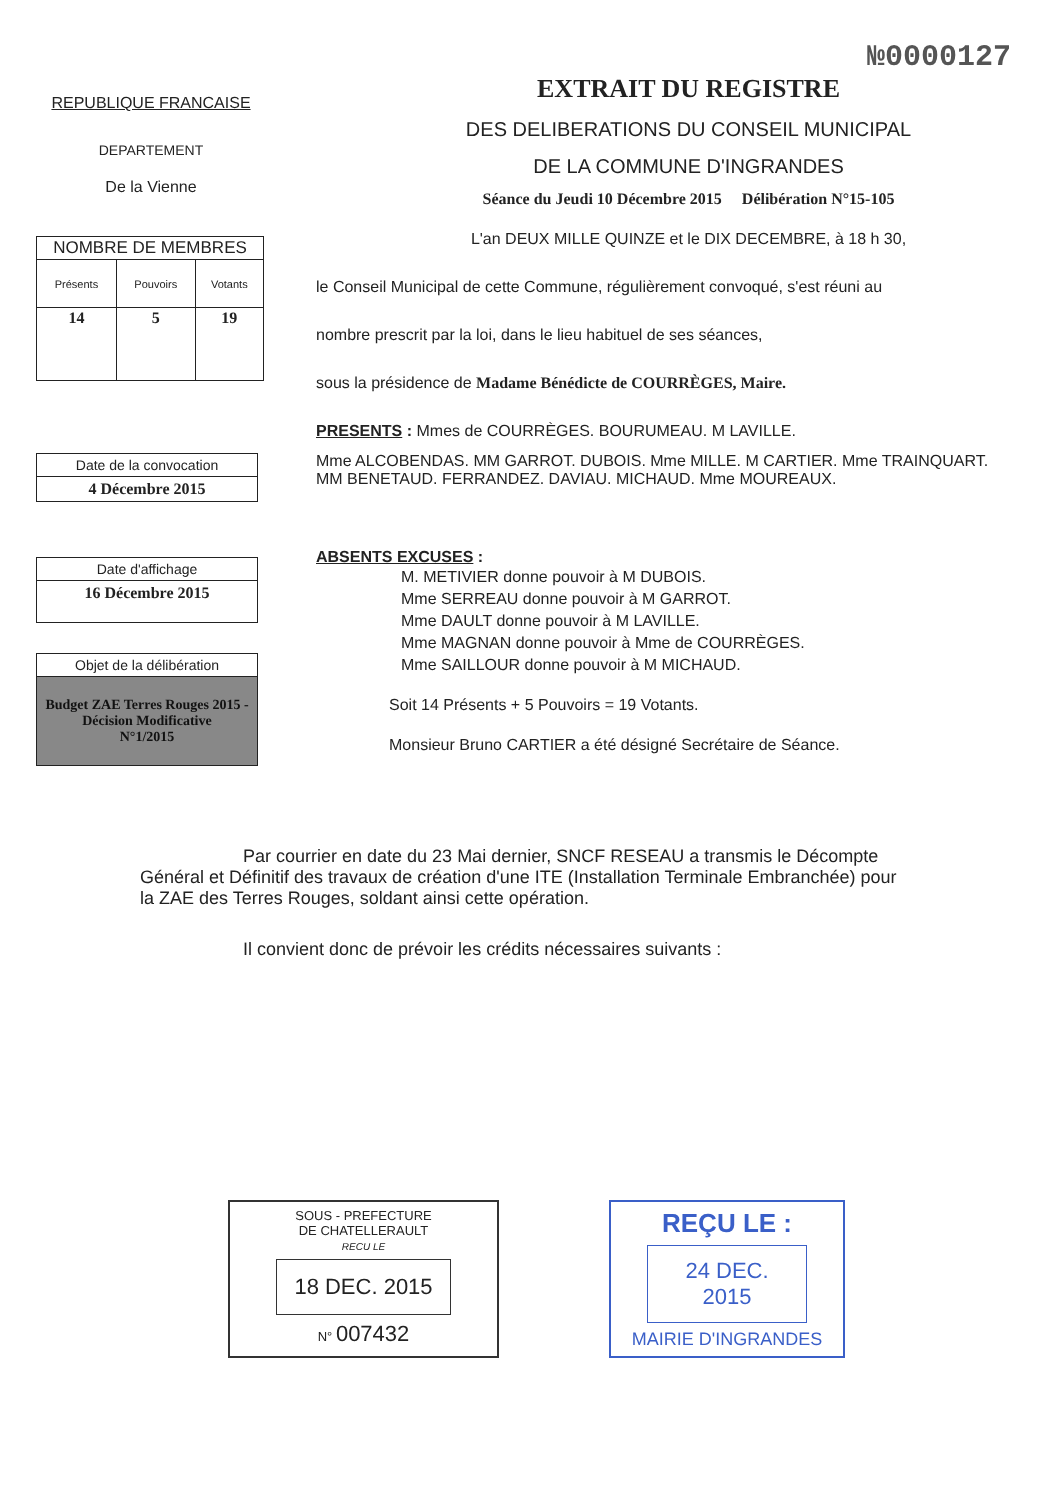№0000127
REPUBLIQUE FRANCAISE
DEPARTEMENT
De la Vienne
| NOMBRE DE MEMBRES | | |
| --- | --- | --- |
| Présents | Pouvoirs | Votants |
| 14 | 5 | 19 |
Date de la convocation
4 Décembre 2015
Date d'affichage
16 Décembre 2015
Objet de la délibération
Budget ZAE Terres Rouges 2015 -
Décision Modificative
N°1/2015
EXTRAIT DU REGISTRE
DES DELIBERATIONS DU CONSEIL MUNICIPAL
DE LA COMMUNE D'INGRANDES
Séance du Jeudi 10 Décembre 2015 Délibération N°15-105
L'an DEUX MILLE QUINZE et le DIX DECEMBRE, à 18 h 30,
le Conseil Municipal de cette Commune, régulièrement convoqué, s'est réuni au
nombre prescrit par la loi, dans le lieu habituel de ses séances,
sous la présidence de Madame Bénédicte de COURRÈGES, Maire.
PRESENTS : Mmes de COURRÈGES. BOURUMEAU. M LAVILLE.
Mme ALCOBENDAS. MM GARROT. DUBOIS. Mme MILLE. M CARTIER. Mme TRAINQUART.
MM BENETAUD. FERRANDEZ. DAVIAU. MICHAUD. Mme MOUREAUX.
ABSENTS EXCUSES :
M. METIVIER donne pouvoir à M DUBOIS.
Mme SERREAU donne pouvoir à M GARROT.
Mme DAULT donne pouvoir à M LAVILLE.
Mme MAGNAN donne pouvoir à Mme de COURRÈGES.
Mme SAILLOUR donne pouvoir à M MICHAUD.
Soit 14 Présents + 5 Pouvoirs = 19 Votants.
Monsieur Bruno CARTIER a été désigné Secrétaire de Séance.
Par courrier en date du 23 Mai dernier, SNCF RESEAU a transmis le Décompte Général et Définitif des travaux de création d'une ITE (Installation Terminale Embranchée) pour la ZAE des Terres Rouges, soldant ainsi cette opération.
Il convient donc de prévoir les crédits nécessaires suivants :
SOUS - PREFECTURE
DE CHATELLERAULT
RECU LE
18 DEC. 2015
N° 007432
REÇU LE :
24 DEC. 2015
MAIRIE D'INGRANDES